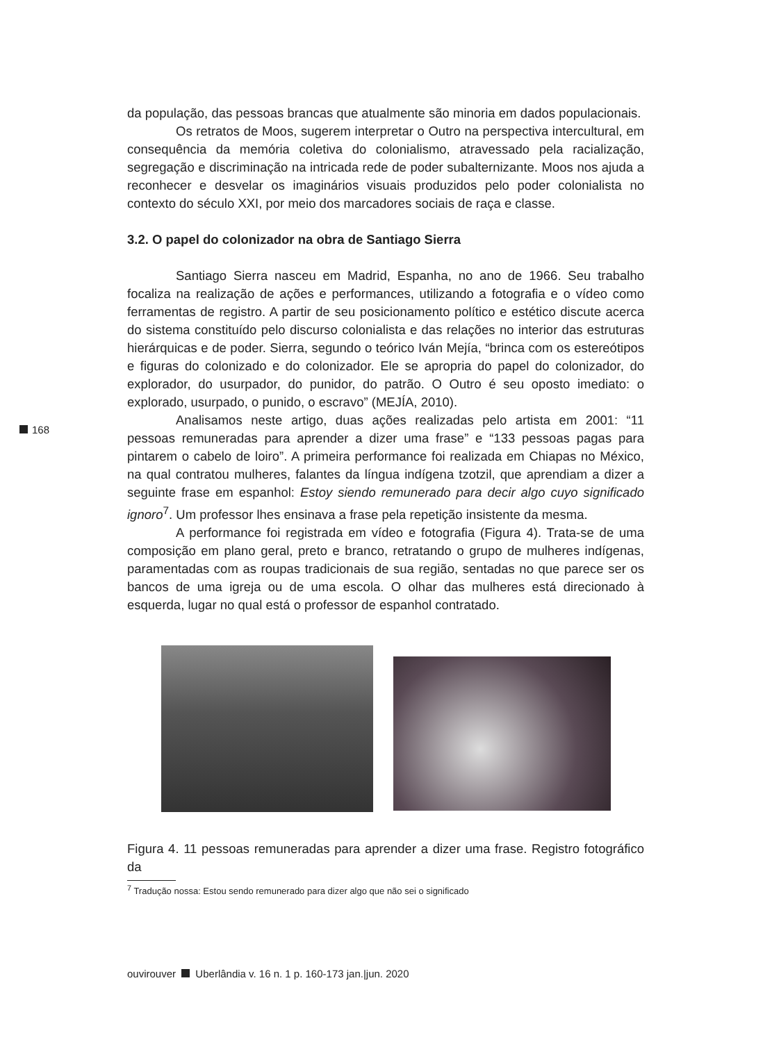168
da população, das pessoas brancas que atualmente são minoria em dados populacionais.
Os retratos de Moos, sugerem interpretar o Outro na perspectiva intercultural, em consequência da memória coletiva do colonialismo, atravessado pela racialização, segregação e discriminação na intricada rede de poder subalternizante. Moos nos ajuda a reconhecer e desvelar os imaginários visuais produzidos pelo poder colonialista no contexto do século XXI, por meio dos marcadores sociais de raça e classe.
3.2. O papel do colonizador na obra de Santiago Sierra
Santiago Sierra nasceu em Madrid, Espanha, no ano de 1966. Seu trabalho focaliza na realização de ações e performances, utilizando a fotografia e o vídeo como ferramentas de registro. A partir de seu posicionamento político e estético discute acerca do sistema constituído pelo discurso colonialista e das relações no interior das estruturas hierárquicas e de poder. Sierra, segundo o teórico Iván Mejía, “brinca com os estereótipos e figuras do colonizado e do colonizador. Ele se apropria do papel do colonizador, do explorador, do usurpador, do punidor, do patrão. O Outro é seu oposto imediato: o explorado, usurpado, o punido, o escravo” (MEJÍA, 2010).
Analisamos neste artigo, duas ações realizadas pelo artista em 2001: “11 pessoas remuneradas para aprender a dizer uma frase” e “133 pessoas pagas para pintarem o cabelo de loiro”. A primeira performance foi realizada em Chiapas no México, na qual contratou mulheres, falantes da língua indígena tzotzil, que aprendiam a dizer a seguinte frase em espanhol: Estoy siendo remunerado para decir algo cuyo significado ignoro<sup>7</sup>. Um professor lhes ensinava a frase pela repetição insistente da mesma.
A performance foi registrada em vídeo e fotografia (Figura 4). Trata-se de uma composição em plano geral, preto e branco, retratando o grupo de mulheres indígenas, paramentadas com as roupas tradicionais de sua região, sentadas no que parece ser os bancos de uma igreja ou de uma escola. O olhar das mulheres está direcionado à esquerda, lugar no qual está o professor de espanhol contratado.
Figura 4. 11 pessoas remuneradas para aprender a dizer uma frase. Registro fotográfico da
<sup>7</sup> Tradução nossa: Estou sendo remunerado para dizer algo que não sei o significado
ouvirouver Uberlândia v. 16 n. 1 p. 160-173 jan.|jun. 2020